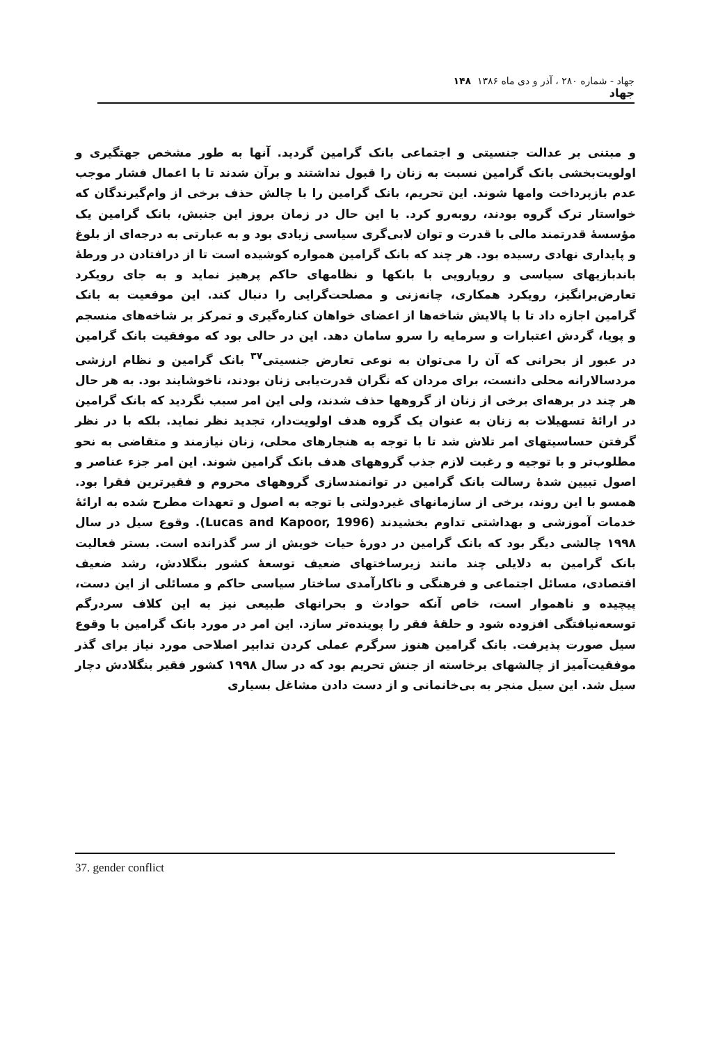جهاد - شماره ۲۸۰ ، آذر و دی ماه ۱۳۸۶ ۱۴۸
جهاد
و مبتنی بر عدالت جنسیتی و اجتماعی بانک گرامین گردید. آنها به طور مشخص جهتگیری و اولویت‌بخشی بانک گرامین نسبت به زنان را قبول نداشتند و برآن شدند تا با اعمال فشار موجب عدم بازپرداخت وامها شوند. این تحریم، بانک گرامین را با چالش حذف برخی از وام‌گیرندگان که خواستار ترک گروه بودند، روبه‌رو کرد. با این حال در زمان بروز این جنبش، بانک گرامین یک مؤسسهٔ قدرتمند مالی با قدرت و توان لابی‌گری سیاسی زیادی بود و به عبارتی به درجه‌ای از بلوغ و پایداری نهادی رسیده بود. هر چند که بانک گرامین همواره کوشیده است تا از درافتادن در ورطهٔ باندبازیهای سیاسی و رویارویی با بانکها و نظامهای حاکم پرهیز نماید و به جای رویکرد تعارض‌برانگیز، رویکرد همکاری، چانه‌زنی و مصلحت‌گرایی را دنبال کند. این موقعیت به بانک گرامین اجازه داد تا با پالایش شاخه‌ها از اعضای خواهان کناره‌گیری و تمرکز بر شاخه‌های منسجم و پویا، گردش اعتبارات و سرمایه را سرو سامان دهد. این در حالی بود که موفقیت بانک گرامین در عبور از بحرانی که آن را می‌توان به نوعی تعارض جنسیتی<sup>۳۷</sup> بانک گرامین و نظام ارزشی مردسالارانه محلی دانست، برای مردان که نگران قدرت‌یابی زنان بودند، ناخوشایند بود. به هر حال هر چند در برهه‌ای برخی از زنان از گروهها حذف شدند، ولی این امر سبب نگردید که بانک گرامین در ارائهٔ تسهیلات به زنان به عنوان یک گروه هدف اولویت‌دار، تجدید نظر نماید. بلکه با در نظر گرفتن حساسیتهای امر تلاش شد تا با توجه به هنجارهای محلی، زنان نیازمند و متقاضی به نحو مطلوب‌تر و با توجیه و رغبت لازم جذب گروههای هدف بانک گرامین شوند. این امر جزء عناصر و اصول تبیین شدهٔ رسالت بانک گرامین در توانمندسازی گروههای محروم و فقیرترین فقرا بود. همسو با این روند، برخی از سازمانهای غیردولتی با توجه به اصول و تعهدات مطرح شده به ارائهٔ خدمات آموزشی و بهداشتی تداوم بخشیدند (Lucas and Kapoor, 1996). وقوع سیل در سال ۱۹۹۸ چالشی دیگر بود که بانک گرامین در دورهٔ حیات خویش از سر گذرانده است. بستر فعالیت بانک گرامین به دلایلی چند مانند زیرساختهای ضعیف توسعهٔ کشور بنگلادش، رشد ضعیف اقتصادی، مسائل اجتماعی و فرهنگی و ناکارآمدی ساختار سیاسی حاکم و مسائلی از این دست، پیچیده و ناهموار است، خاص آنکه حوادث و بحرانهای طبیعی نیز به این کلاف سردرگم توسعه‌نیافتگی افزوده شود و حلقهٔ فقر را پوینده‌تر سازد. این امر در مورد بانک گرامین با وقوع سیل صورت پذیرفت. بانک گرامین هنوز سرگرم عملی کردن تدابیر اصلاحی مورد نیاز برای گذر موفقیت‌آمیز از چالشهای برخاسته از جنش تحریم بود که در سال ۱۹۹۸ کشور فقیر بنگلادش دچار سیل شد. این سیل منجر به بی‌خانمانی و از دست دادن مشاغل بسیاری
37. gender conflict